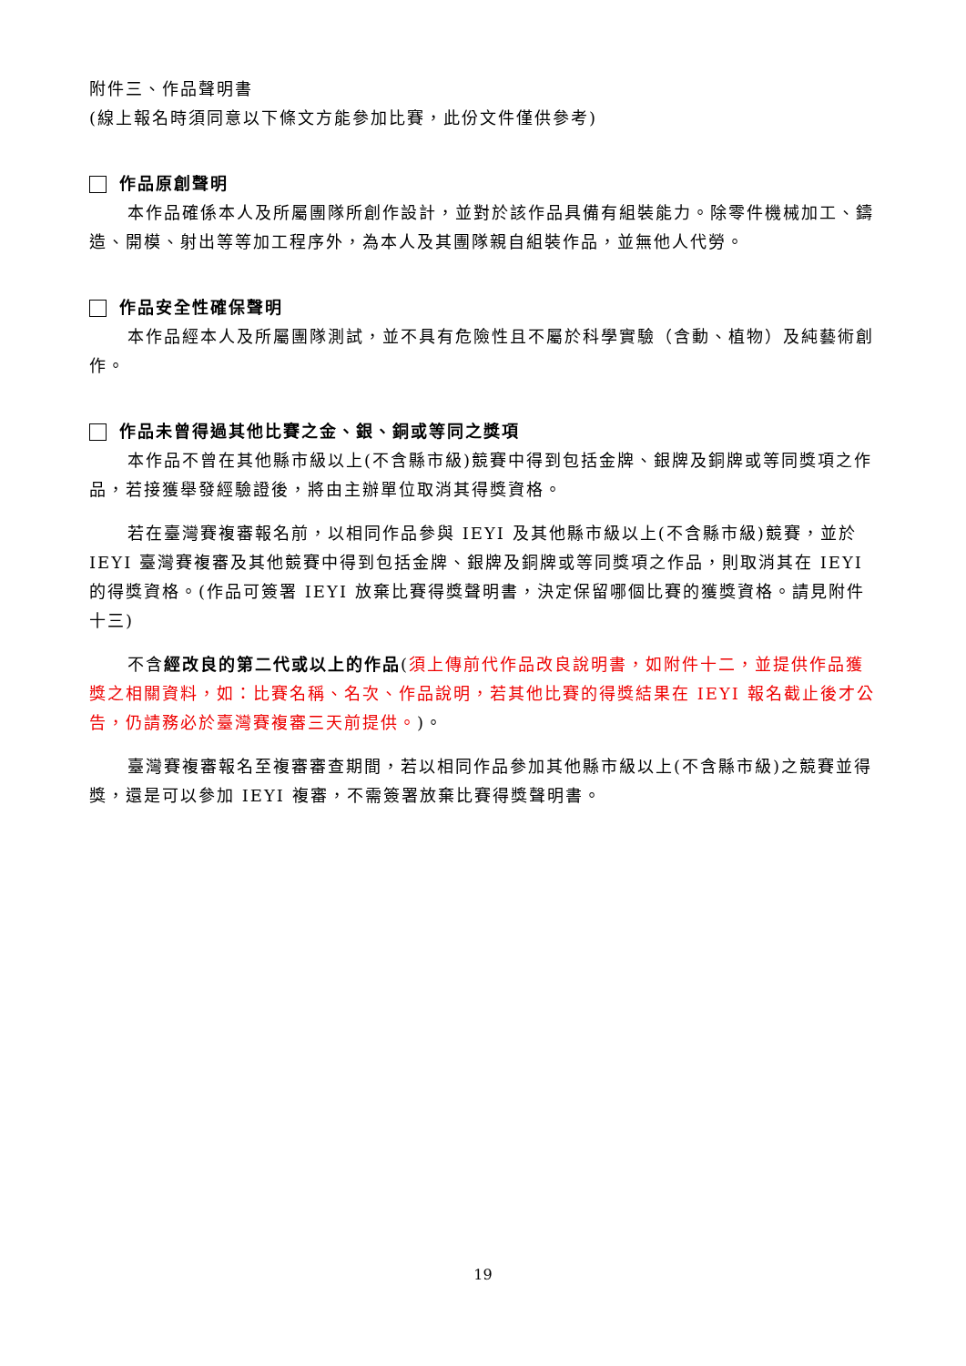附件三、作品聲明書
(線上報名時須同意以下條文方能參加比賽，此份文件僅供參考)
作品原創聲明
本作品確係本人及所屬團隊所創作設計，並對於該作品具備有組裝能力。除零件機械加工、鑄造、開模、射出等等加工程序外，為本人及其團隊親自組裝作品，並無他人代勞。
作品安全性確保聲明
本作品經本人及所屬團隊測試，並不具有危險性且不屬於科學實驗（含動、植物）及純藝術創作。
作品未曾得過其他比賽之金、銀、銅或等同之獎項
本作品不曾在其他縣市級以上(不含縣市級)競賽中得到包括金牌、銀牌及銅牌或等同獎項之作品，若接獲舉發經驗證後，將由主辦單位取消其得獎資格。
若在臺灣賽複審報名前，以相同作品參與 IEYI 及其他縣市級以上(不含縣市級)競賽，並於 IEYI 臺灣賽複審及其他競賽中得到包括金牌、銀牌及銅牌或等同獎項之作品，則取消其在 IEYI 的得獎資格。(作品可簽署 IEYI 放棄比賽得獎聲明書，決定保留哪個比賽的獲獎資格。請見附件十三)
不含經改良的第二代或以上的作品(須上傳前代作品改良說明書，如附件十二，並提供作品獲獎之相關資料，如：比賽名稱、名次、作品說明，若其他比賽的得獎結果在 IEYI 報名截止後才公告，仍請務必於臺灣賽複審三天前提供。)。
臺灣賽複審報名至複審審查期間，若以相同作品參加其他縣市級以上(不含縣市級)之競賽並得獎，還是可以參加 IEYI 複審，不需簽署放棄比賽得獎聲明書。
19